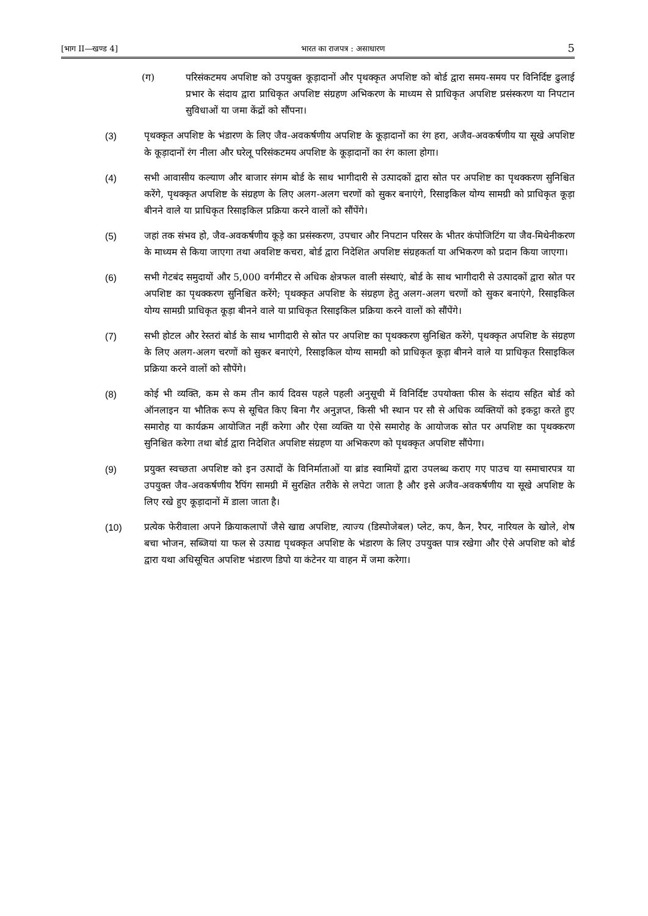[भाग II—खण्ड 4] भारत का राजपत्र : असाधारण 5
(ग) परिसंकटमय अपशिष्ट को उपयुक्त कूड़ादानों और पृथक्कृत अपशिष्ट को बोर्ड द्वारा समय-समय पर विनिर्दिष्ट ढुलाई प्रभार के संदाय द्वारा प्राधिकृत अपशिष्ट संग्रहण अभिकरण के माध्यम से प्राधिकृत अपशिष्ट प्रसंस्करण या निपटान सुविधाओं या जमा केंद्रों को सौंपना।
(3) पृथक्कृत अपशिष्ट के भंडारण के लिए जैव-अवकर्षणीय अपशिष्ट के कूड़ादानों का रंग हरा, अजैव-अवकर्षणीय या सूखे अपशिष्ट के कूड़ादानों रंग नीला और घरेलू परिसंकटमय अपशिष्ट के कूड़ादानों का रंग काला होगा।
(4) सभी आवासीय कल्याण और बाजार संगम बोर्ड के साथ भागीदारी से उत्पादकों द्वारा स्रोत पर अपशिष्ट का पृथक्करण सुनिश्चित करेंगे, पृथक्कृत अपशिष्ट के संग्रहण के लिए अलग-अलग चरणों को सुकर बनाएंगे, रिसाइकिल योग्य सामग्री को प्राधिकृत कूड़ा बीनने वाले या प्राधिकृत रिसाइकिल प्रक्रिया करने वालों को सौंपेंगे।
(5) जहां तक संभव हो, जैव-अवकर्षणीय कूड़े का प्रसंस्करण, उपचार और निपटान परिसर के भीतर कंपोजिटिंग या जैव-मिथेनीकरण के माध्यम से किया जाएगा तथा अवशिष्ट कचरा, बोर्ड द्वारा निदेशित अपशिष्ट संग्रहकर्ता या अभिकरण को प्रदान किया जाएगा।
(6) सभी गेटबंद समुदायों और 5,000 वर्गमीटर से अधिक क्षेत्रफल वाली संस्थाएं, बोर्ड के साथ भागीदारी से उत्पादकों द्वारा स्रोत पर अपशिष्ट का पृथक्करण सुनिश्चित करेंगे; पृथक्कृत अपशिष्ट के संग्रहण हेतु अलग-अलग चरणों को सुकर बनाएंगे, रिसाइकिल योग्य सामग्री प्राधिकृत कूड़ा बीनने वाले या प्राधिकृत रिसाइकिल प्रक्रिया करने वालों को सौंपेंगे।
(7) सभी होटल और रेस्तरां बोर्ड के साथ भागीदारी से स्रोत पर अपशिष्ट का पृथक्करण सुनिश्चित करेंगे, पृथक्कृत अपशिष्ट के संग्रहण के लिए अलग-अलग चरणों को सुकर बनाएंगे, रिसाइकिल योग्य सामग्री को प्राधिकृत कूड़ा बीनने वाले या प्राधिकृत रिसाइकिल प्रक्रिया करने वालों को सौपेंगे।
(8) कोई भी व्यक्ति, कम से कम तीन कार्य दिवस पहले पहली अनुसूची में विनिर्दिष्ट उपयोक्ता फीस के संदाय सहित बोर्ड को ऑनलाइन या भौतिक रूप से सूचित किए बिना गैर अनुज्ञप्त, किसी भी स्थान पर सौ से अधिक व्यक्तियों को इकट्ठा करते हुए समारोह या कार्यक्रम आयोजित नहीं करेगा और ऐसा व्यक्ति या ऐसे समारोह के आयोजक स्रोत पर अपशिष्ट का पृथक्करण सुनिश्चित करेगा तथा बोर्ड द्वारा निदेशित अपशिष्ट संग्रहण या अभिकरण को पृथक्कृत अपशिष्ट सौंपेगा।
(9) प्रयुक्त स्वच्छता अपशिष्ट को इन उत्पादों के विनिर्माताओं या ब्रांड स्वामियों द्वारा उपलब्ध कराए गए पाउच या समाचारपत्र या उपयुक्त जैव-अवकर्षणीय रैपिंग सामग्री में सुरक्षित तरीके से लपेटा जाता है और इसे अजैव-अवकर्षणीय या सूखे अपशिष्ट के लिए रखे हुए कूड़ादानों में डाला जाता है।
(10) प्रत्येक फेरीवाला अपने क्रियाकलापों जैसे खाद्य अपशिष्ट, त्याज्य (डिस्पोजेबल) प्लेट, कप, कैन, रैपर, नारियल के खोले, शेष बचा भोजन, सब्जियां या फल से उत्पाद्य पृथक्कृत अपशिष्ट के भंडारण के लिए उपयुक्त पात्र रखेगा और ऐसे अपशिष्ट को बोर्ड द्वारा यथा अधिसूचित अपशिष्ट भंडारण डिपो या कंटेनर या वाहन में जमा करेगा।